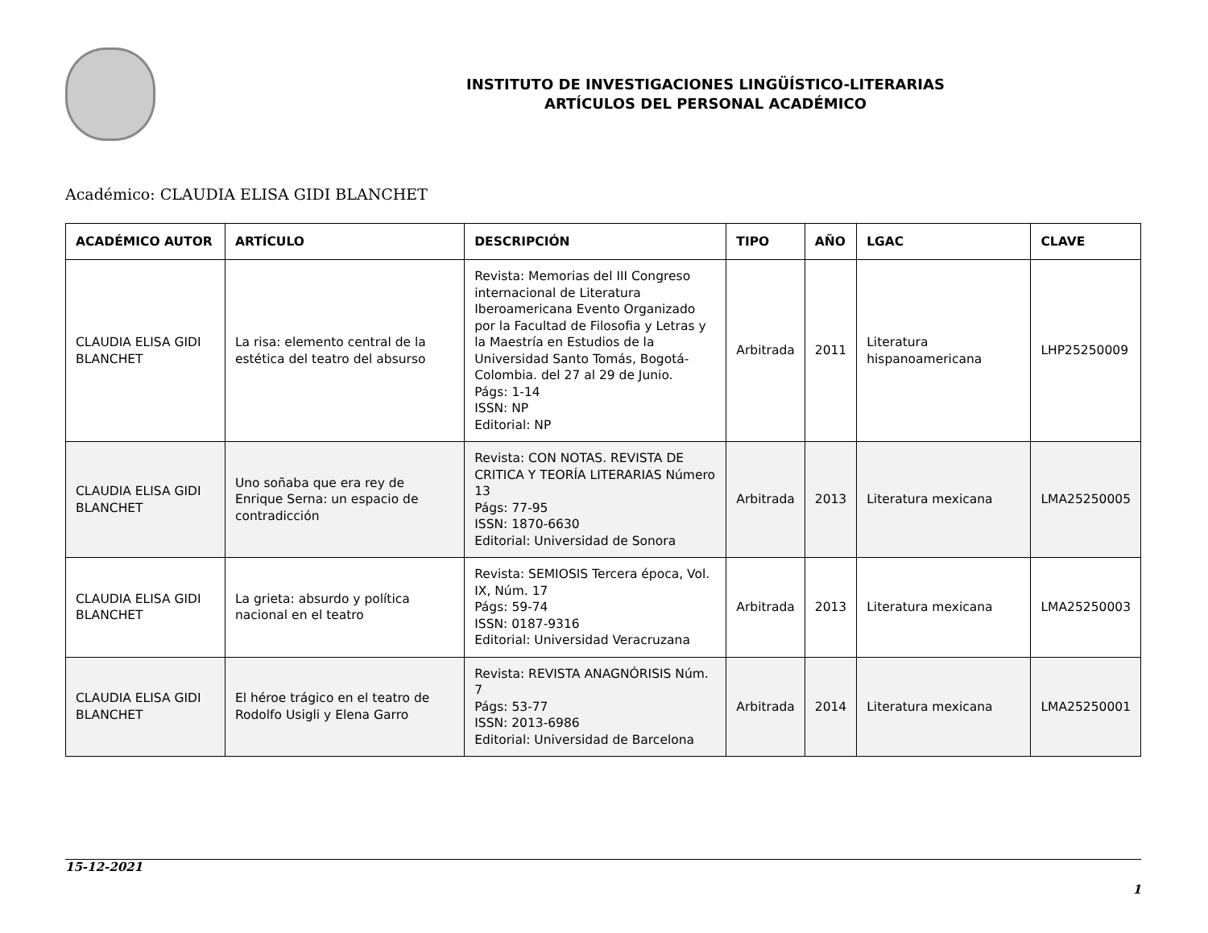INSTITUTO DE INVESTIGACIONES LINGÜÍSTICO-LITERARIAS
ARTÍCULOS DEL PERSONAL ACADÉMICO
Académico: CLAUDIA ELISA GIDI BLANCHET
| ACADÉMICO AUTOR | ARTÍCULO | DESCRIPCIÓN | TIPO | AÑO | LGAC | CLAVE |
| --- | --- | --- | --- | --- | --- | --- |
| CLAUDIA ELISA GIDI BLANCHET | La risa: elemento central de la estética del teatro del absurso | Revista: Memorias del III Congreso internacional de Literatura Iberoamericana Evento Organizado por la Facultad de Filosofia y Letras y la Maestría en Estudios de la Universidad Santo Tomás, Bogotá-Colombia. del 27 al 29 de Junio. Págs: 1-14 ISSN: NP Editorial: NP | Arbitrada | 2011 | Literatura hispanoamericana | LHP25250009 |
| CLAUDIA ELISA GIDI BLANCHET | Uno soñaba que era rey de Enrique Serna: un espacio de contradicción | Revista: CON NOTAS. REVISTA DE CRITICA Y TEORÍA LITERARIAS Número 13 Págs: 77-95 ISSN: 1870-6630 Editorial: Universidad de Sonora | Arbitrada | 2013 | Literatura mexicana | LMA25250005 |
| CLAUDIA ELISA GIDI BLANCHET | La grieta: absurdo y política nacional en el teatro | Revista: SEMIOSIS Tercera época, Vol. IX, Núm. 17 Págs: 59-74 ISSN: 0187-9316 Editorial: Universidad Veracruzana | Arbitrada | 2013 | Literatura mexicana | LMA25250003 |
| CLAUDIA ELISA GIDI BLANCHET | El héroe trágico en el teatro de Rodolfo Usigli y Elena Garro | Revista: REVISTA ANAGNÓRISIS Núm. 7 Págs: 53-77 ISSN: 2013-6986 Editorial: Universidad de Barcelona | Arbitrada | 2014 | Literatura mexicana | LMA25250001 |
15-12-2021
1